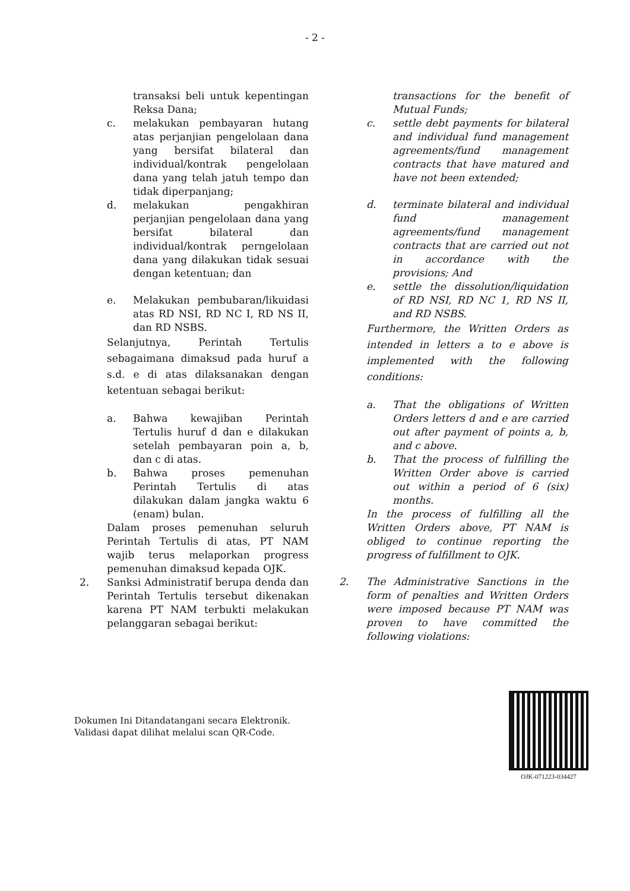- 2 -
transaksi beli untuk kepentingan Reksa Dana;
c. melakukan pembayaran hutang atas perjanjian pengelolaan dana yang bersifat bilateral dan individual/kontrak pengelolaan dana yang telah jatuh tempo dan tidak diperpanjang;
d. melakukan pengakhiran perjanjian pengelolaan dana yang bersifat bilateral dan individual/kontrak perngelolaan dana yang dilakukan tidak sesuai dengan ketentuan; dan
e. Melakukan pembubaran/likuidasi atas RD NSI, RD NC I, RD NS II, dan RD NSBS.
Selanjutnya, Perintah Tertulis sebagaimana dimaksud pada huruf a s.d. e di atas dilaksanakan dengan ketentuan sebagai berikut:
a. Bahwa kewajiban Perintah Tertulis huruf d dan e dilakukan setelah pembayaran poin a, b, dan c di atas.
b. Bahwa proses pemenuhan Perintah Tertulis di atas dilakukan dalam jangka waktu 6 (enam) bulan.
Dalam proses pemenuhan seluruh Perintah Tertulis di atas, PT NAM wajib terus melaporkan progress pemenuhan dimaksud kepada OJK.
2. Sanksi Administratif berupa denda dan Perintah Tertulis tersebut dikenakan karena PT NAM terbukti melakukan pelanggaran sebagai berikut:
transactions for the benefit of Mutual Funds;
c. settle debt payments for bilateral and individual fund management agreements/fund management contracts that have matured and have not been extended;
d. terminate bilateral and individual fund management agreements/fund management contracts that are carried out not in accordance with the provisions; And
e. settle the dissolution/liquidation of RD NSI, RD NC 1, RD NS II, and RD NSBS.
Furthermore, the Written Orders as intended in letters a to e above is implemented with the following conditions:
a. That the obligations of Written Orders letters d and e are carried out after payment of points a, b, and c above.
b. That the process of fulfilling the Written Order above is carried out within a period of 6 (six) months.
In the process of fulfilling all the Written Orders above, PT NAM is obliged to continue reporting the progress of fulfillment to OJK.
2. The Administrative Sanctions in the form of penalties and Written Orders were imposed because PT NAM was proven to have committed the following violations:
Dokumen Ini Ditandatangani secara Elektronik.
Validasi dapat dilihat melalui scan QR-Code.
OJK-071223-034427